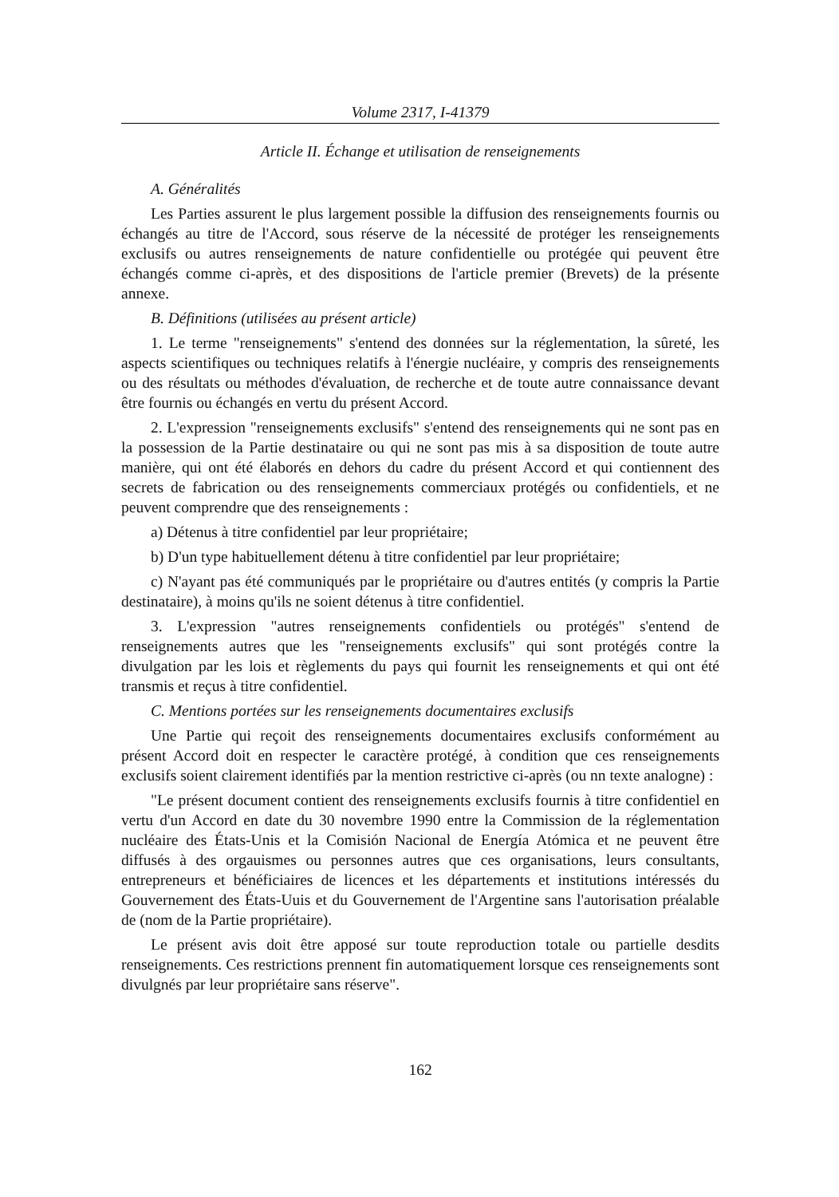Volume 2317, I-41379
Article II. Échange et utilisation de renseignements
A. Généralités
Les Parties assurent le plus largement possible la diffusion des renseignements fournis ou échangés au titre de l'Accord, sous réserve de la nécessité de protéger les renseignements exclusifs ou autres renseignements de nature confidentielle ou protégée qui peuvent être échangés comme ci-après, et des dispositions de l'article premier (Brevets) de la présente annexe.
B. Définitions (utilisées au présent article)
1. Le terme "renseignements" s'entend des données sur la réglementation, la sûreté, les aspects scientifiques ou techniques relatifs à l'énergie nucléaire, y compris des renseignements ou des résultats ou méthodes d'évaluation, de recherche et de toute autre connaissance devant être fournis ou échangés en vertu du présent Accord.
2. L'expression "renseignements exclusifs" s'entend des renseignements qui ne sont pas en la possession de la Partie destinataire ou qui ne sont pas mis à sa disposition de toute autre manière, qui ont été élaborés en dehors du cadre du présent Accord et qui contiennent des secrets de fabrication ou des renseignements commerciaux protégés ou confidentiels, et ne peuvent comprendre que des renseignements :
a) Détenus à titre confidentiel par leur propriétaire;
b) D'un type habituellement détenu à titre confidentiel par leur propriétaire;
c) N'ayant pas été communiqués par le propriétaire ou d'autres entités (y compris la Partie destinataire), à moins qu'ils ne soient détenus à titre confidentiel.
3. L'expression "autres renseignements confidentiels ou protégés" s'entend de renseignements autres que les "renseignements exclusifs" qui sont protégés contre la divulgation par les lois et règlements du pays qui fournit les renseignements et qui ont été transmis et reçus à titre confidentiel.
C. Mentions portées sur les renseignements documentaires exclusifs
Une Partie qui reçoit des renseignements documentaires exclusifs conformément au présent Accord doit en respecter le caractère protégé, à condition que ces renseignements exclusifs soient clairement identifiés par la mention restrictive ci-après (ou nn texte analogne) :
"Le présent document contient des renseignements exclusifs fournis à titre confidentiel en vertu d'un Accord en date du 30 novembre 1990 entre la Commission de la réglementation nucléaire des États-Unis et la Comisión Nacional de Energía Atómica et ne peuvent être diffusés à des orgauismes ou personnes autres que ces organisations, leurs consultants, entrepreneurs et bénéficiaires de licences et les départements et institutions intéressés du Gouvernement des États-Uuis et du Gouvernement de l'Argentine sans l'autorisation préalable de (nom de la Partie propriétaire).
Le présent avis doit être apposé sur toute reproduction totale ou partielle desdits renseignements. Ces restrictions prennent fin automatiquement lorsque ces renseignements sont divulgnés par leur propriétaire sans réserve".
162